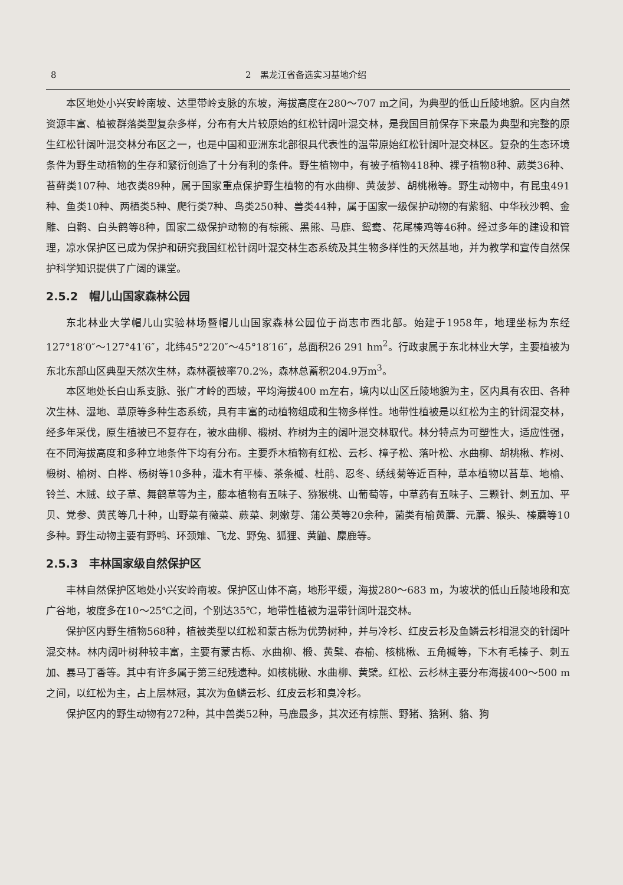8 2　黑龙江省备选实习基地介绍
本区地处小兴安岭南坡、达里带岭支脉的东坡，海拔高度在280～707 m之间，为典型的低山丘陵地貌。区内自然资源丰富、植被群落类型复杂多样，分布有大片较原始的红松针阔叶混交林，是我国目前保存下来最为典型和完整的原生红松针阔叶混交林分布区之一，也是中国和亚洲东北部很具代表性的温带原始红松针阔叶混交林区。复杂的生态环境条件为野生动植物的生存和繁衍创造了十分有利的条件。野生植物中，有被子植物418种、裸子植物8种、蕨类36种、苔藓类107种、地衣类89种，属于国家重点保护野生植物的有水曲柳、黄菠萝、胡桃楸等。野生动物中，有昆虫491种、鱼类10种、两栖类5种、爬行类7种、鸟类250种、兽类44种，属于国家一级保护动物的有紫貂、中华秋沙鸭、金雕、白鹳、白头鹤等8种，国家二级保护动物的有棕熊、黑熊、马鹿、鸳鸯、花尾榛鸡等46种。经过多年的建设和管理，凉水保护区已成为保护和研究我国红松针阔叶混交林生态系统及其生物多样性的天然基地，并为教学和宣传自然保护科学知识提供了广阔的课堂。
2.5.2　帽儿山国家森林公园
东北林业大学帽儿山实验林场暨帽儿山国家森林公园位于尚志市西北部。始建于1958年，地理坐标为东经127°18′0″～127°41′6″，北纬45°2′20″～45°18′16″，总面积26 291 hm<sup>2</sup>。行政隶属于东北林业大学，主要植被为东北东部山区典型天然次生林，森林覆被率70.2%，森林总蓄积204.9万m<sup>3</sup>。
本区地处长白山系支脉、张广才岭的西坡，平均海拔400 m左右，境内以山区丘陵地貌为主，区内具有农田、各种次生林、湿地、草原等多种生态系统，具有丰富的动植物组成和生物多样性。地带性植被是以红松为主的针阔混交林，经多年采伐，原生植被已不复存在，被水曲柳、椴树、柞树为主的阔叶混交林取代。林分特点为可塑性大，适应性强，在不同海拔高度和多种立地条件下均有分布。主要乔木植物有红松、云杉、樟子松、落叶松、水曲柳、胡桃楸、柞树、椴树、榆树、白桦、杨树等10多种，灌木有平榛、茶条槭、杜鹃、忍冬、绣线菊等近百种，草本植物以苔草、地榆、铃兰、木贼、蚊子草、舞鹤草等为主，藤本植物有五味子、猕猴桃、山葡萄等，中草药有五味子、三颗针、刺五加、平贝、党参、黄芪等几十种，山野菜有薇菜、蕨菜、刺嫩芽、蒲公英等20余种，菌类有榆黄蘑、元蘑、猴头、榛蘑等10多种。野生动物主要有野鸭、环颈雉、飞龙、野兔、狐狸、黄鼬、麋鹿等。
2.5.3　丰林国家级自然保护区
丰林自然保护区地处小兴安岭南坡。保护区山体不高，地形平缓，海拔280～683 m，为坡状的低山丘陵地段和宽广谷地，坡度多在10～25℃之间，个别达35℃，地带性植被为温带针阔叶混交林。
保护区内野生植物568种，植被类型以红松和蒙古栎为优势树种，并与冷杉、红皮云杉及鱼鳞云杉相混交的针阔叶混交林。林内阔叶树种较丰富，主要有蒙古栎、水曲柳、椴、黄檗、春榆、核桃楸、五角槭等，下木有毛榛子、刺五加、暴马丁香等。其中有许多属于第三纪残遗种。如核桃楸、水曲柳、黄檗。红松、云杉林主要分布海拔400～500 m之间，以红松为主，占上层林冠，其次为鱼鳞云杉、红皮云杉和臭冷杉。
保护区内的野生动物有272种，其中兽类52种，马鹿最多，其次还有棕熊、野猪、猞猁、貉、狗